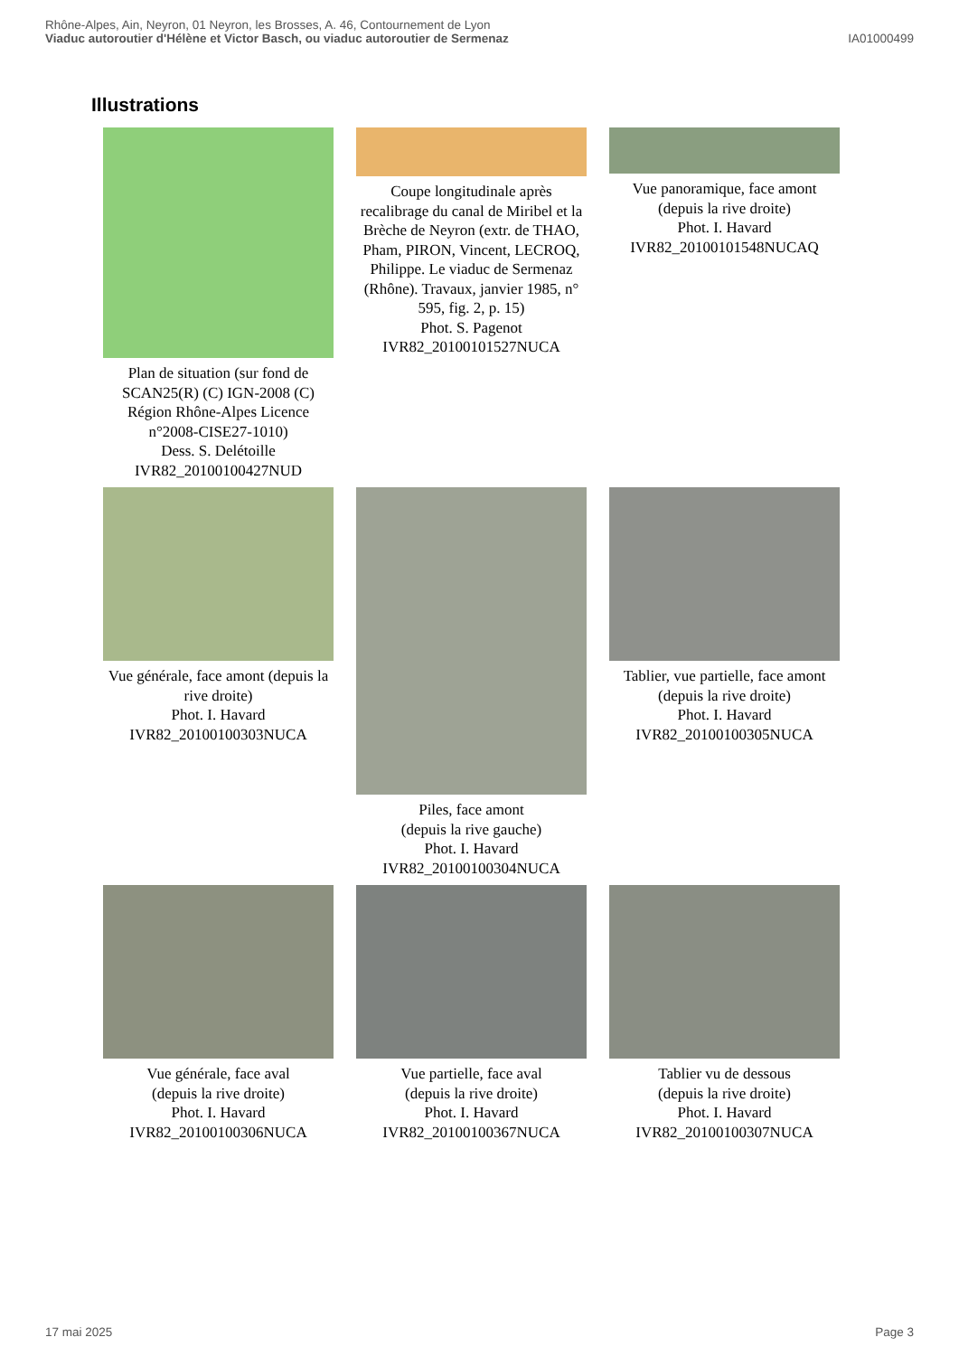Rhône-Alpes, Ain, Neyron, 01 Neyron, les Brosses, A. 46, Contournement de Lyon
Viaduc autoroutier d'Hélène et Victor Basch, ou viaduc autoroutier de Sermenaz
IA01000499
Illustrations
Plan de situation (sur fond de SCAN25(R) (C) IGN-2008 (C) Région Rhône-Alpes Licence n°2008-CISE27-1010)
Dess. S. Delétoille
IVR82_20100100427NUD
Coupe longitudinale après recalibrage du canal de Miribel et la Brèche de Neyron (extr. de THAO, Pham, PIRON, Vincent, LECROQ, Philippe. Le viaduc de Sermenaz (Rhône). Travaux, janvier 1985, n° 595, fig. 2, p. 15)
Phot. S. Pagenot
IVR82_20100101527NUCA
Vue panoramique, face amont (depuis la rive droite)
Phot. I. Havard
IVR82_20100101548NUCAQ
Vue générale, face amont (depuis la rive droite)
Phot. I. Havard
IVR82_20100100303NUCA
Piles, face amont
(depuis la rive gauche)
Phot. I. Havard
IVR82_20100100304NUCA
Tablier, vue partielle, face amont (depuis la rive droite)
Phot. I. Havard
IVR82_20100100305NUCA
Vue générale, face aval
(depuis la rive droite)
Phot. I. Havard
IVR82_20100100306NUCA
Vue partielle, face aval
(depuis la rive droite)
Phot. I. Havard
IVR82_20100100367NUCA
Tablier vu de dessous
(depuis la rive droite)
Phot. I. Havard
IVR82_20100100307NUCA
17 mai 2025 Page 3